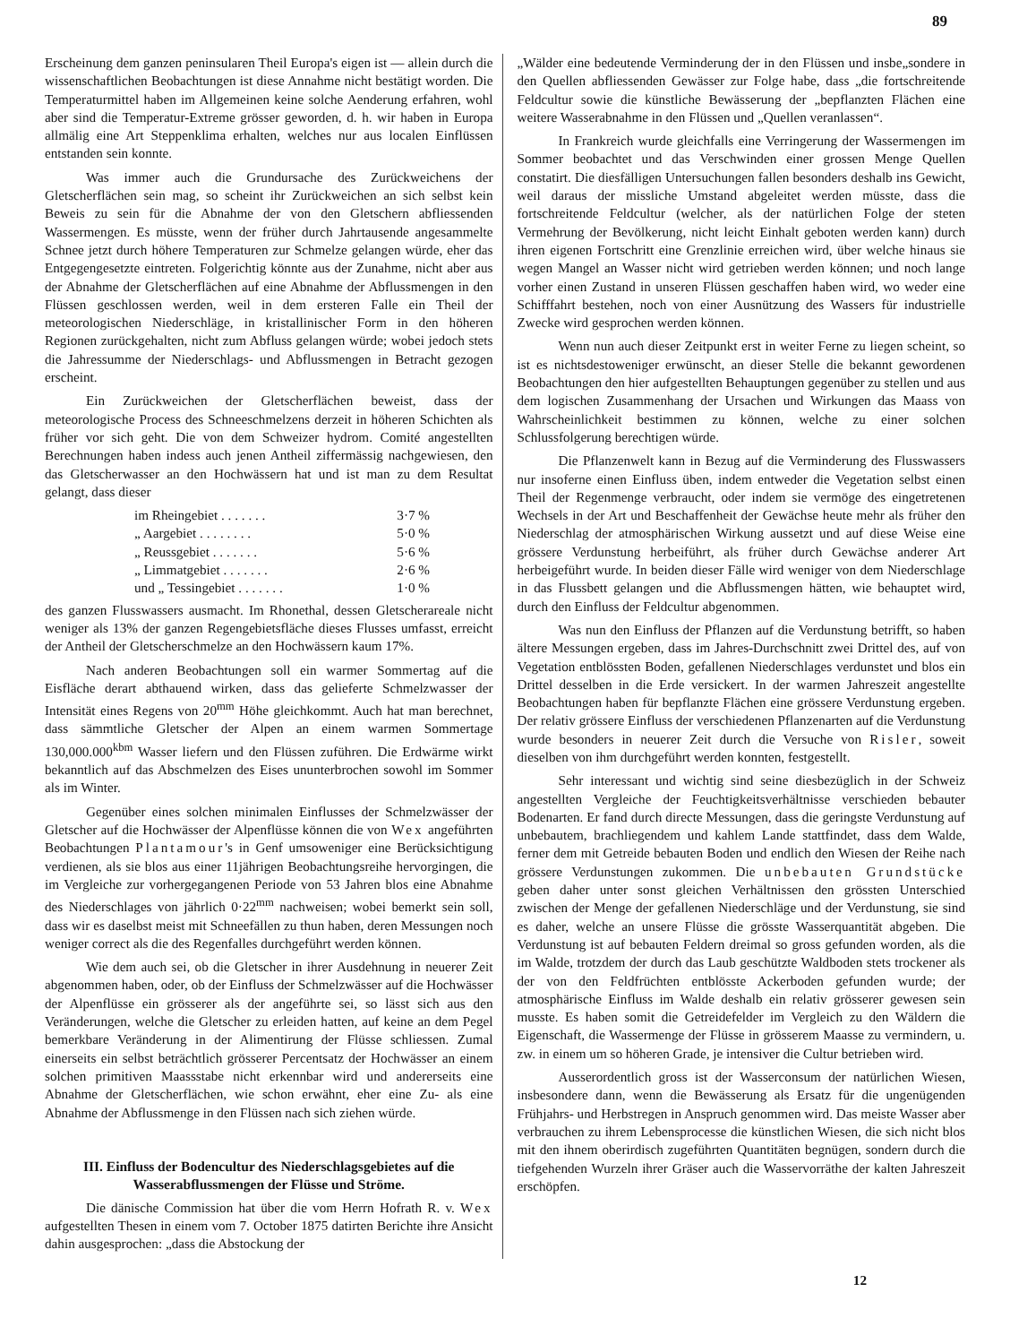89
Erscheinung dem ganzen peninsularen Theil Europa's eigen ist — allein durch die wissenschaftlichen Beobachtungen ist diese Annahme nicht bestätigt worden. Die Temperaturmittel haben im Allgemeinen keine solche Aenderung erfahren, wohl aber sind die Temperatur-Extreme grösser geworden, d. h. wir haben in Europa allmälig eine Art Steppenklima erhalten, welches nur aus localen Einflüssen entstanden sein konnte.
Was immer auch die Grundursache des Zurückweichens der Gletscherflächen sein mag, so scheint ihr Zurückweichen an sich selbst kein Beweis zu sein für die Abnahme der von den Gletschern abfliessenden Wassermengen. Es müsste, wenn der früher durch Jahrtausende angesammelte Schnee jetzt durch höhere Temperaturen zur Schmelze gelangen würde, eher das Entgegengesetzte eintreten. Folgerichtig könnte aus der Zunahme, nicht aber aus der Abnahme der Gletscherflächen auf eine Abnahme der Abflussmengen in den Flüssen geschlossen werden, weil in dem ersteren Falle ein Theil der meteorologischen Niederschläge, in kristallinischer Form in den höheren Regionen zurückgehalten, nicht zum Abfluss gelangen würde; wobei jedoch stets die Jahressumme der Niederschlags- und Abflussmengen in Betracht gezogen erscheint.
Ein Zurückweichen der Gletscherflächen beweist, dass der meteorologische Process des Schneeschmelzens derzeit in höheren Schichten als früher vor sich geht. Die von dem Schweizer hydrom. Comité angestellten Berechnungen haben indess auch jenen Antheil ziffermässig nachgewiesen, den das Gletscherwasser an den Hochwässern hat und ist man zu dem Resultat gelangt, dass dieser
im Rheingebiet . . . . . . . 3·7 %
„ Aargebiet . . . . . . . . 5·0 %
„ Reussgebiet . . . . . . . 5·6 %
„ Limmatgebiet . . . . . . . 2·6 %
und „ Tessingebiet . . . . . . . 1·0 %
des ganzen Flusswassers ausmacht. Im Rhonethal, dessen Gletscherareale nicht weniger als 13% der ganzen Regengebietsfläche dieses Flusses umfasst, erreicht der Antheil der Gletscherschmelze an den Hochwässern kaum 17%.
Nach anderen Beobachtungen soll ein warmer Sommertag auf die Eisfläche derart abthauend wirken, dass das gelieferte Schmelzwasser der Intensität eines Regens von 20<sup>mm</sup> Höhe gleichkommt. Auch hat man berechnet, dass sämmtliche Gletscher der Alpen an einem warmen Sommertage 130,000.000<sup>kbm</sup> Wasser liefern und den Flüssen zuführen. Die Erdwärme wirkt bekanntlich auf das Abschmelzen des Eises ununterbrochen sowohl im Sommer als im Winter.
Gegenüber eines solchen minimalen Einflusses der Schmelzwässer der Gletscher auf die Hochwässer der Alpenflüsse können die von Wex angeführten Beobachtungen Plantamour's in Genf umsoweniger eine Berücksichtigung verdienen, als sie blos aus einer 11jährigen Beobachtungsreihe hervorgingen, die im Vergleiche zur vorhergegangenen Periode von 53 Jahren blos eine Abnahme des Niederschlages von jährlich 0·22<sup>mm</sup> nachweisen; wobei bemerkt sein soll, dass wir es daselbst meist mit Schneefällen zu thun haben, deren Messungen noch weniger correct als die des Regenfalles durchgeführt werden können.
Wie dem auch sei, ob die Gletscher in ihrer Ausdehnung in neuerer Zeit abgenommen haben, oder, ob der Einfluss der Schmelzwässer auf die Hochwässer der Alpenflüsse ein grösserer als der angeführte sei, so lässt sich aus den Veränderungen, welche die Gletscher zu erleiden hatten, auf keine an dem Pegel bemerkbare Veränderung in der Alimentirung der Flüsse schliessen. Zumal einerseits ein selbst beträchtlich grösserer Percentsatz der Hochwässer an einem solchen primitiven Maassstabe nicht erkennbar wird und andererseits eine Abnahme der Gletscherflächen, wie schon erwähnt, eher eine Zu- als eine Abnahme der Abflussmenge in den Flüssen nach sich ziehen würde.
III. Einfluss der Bodencultur des Niederschlagsgebietes auf die Wasserabflussmengen der Flüsse und Ströme.
Die dänische Commission hat über die vom Herrn Hofrath R. v. Wex aufgestellten Thesen in einem vom 7. October 1875 datirten Berichte ihre Ansicht dahin ausgesprochen: „dass die Abstockung der
„Wälder eine bedeutende Verminderung der in den Flüssen und insbe„sondere in den Quellen abfliessenden Gewässer zur Folge habe, dass „die fortschreitende Feldcultur sowie die künstliche Bewässerung der „bepflanzten Flächen eine weitere Wasserabnahme in den Flüssen und „Quellen veranlassen“.
In Frankreich wurde gleichfalls eine Verringerung der Wassermengen im Sommer beobachtet und das Verschwinden einer grossen Menge Quellen constatirt. Die diesfälligen Untersuchungen fallen besonders deshalb ins Gewicht, weil daraus der missliche Umstand abgeleitet werden müsste, dass die fortschreitende Feldcultur (welcher, als der natürlichen Folge der steten Vermehrung der Bevölkerung, nicht leicht Einhalt geboten werden kann) durch ihren eigenen Fortschritt eine Grenzlinie erreichen wird, über welche hinaus sie wegen Mangel an Wasser nicht wird getrieben werden können; und noch lange vorher einen Zustand in unseren Flüssen geschaffen haben wird, wo weder eine Schifffahrt bestehen, noch von einer Ausnützung des Wassers für industrielle Zwecke wird gesprochen werden können.
Wenn nun auch dieser Zeitpunkt erst in weiter Ferne zu liegen scheint, so ist es nichtsdestoweniger erwünscht, an dieser Stelle die bekannt gewordenen Beobachtungen den hier aufgestellten Behauptungen gegenüber zu stellen und aus dem logischen Zusammenhang der Ursachen und Wirkungen das Maass von Wahrscheinlichkeit bestimmen zu können, welche zu einer solchen Schlussfolgerung berechtigen würde.
Die Pflanzenwelt kann in Bezug auf die Verminderung des Flusswassers nur insoferne einen Einfluss üben, indem entweder die Vegetation selbst einen Theil der Regenmenge verbraucht, oder indem sie vermöge des eingetretenen Wechsels in der Art und Beschaffenheit der Gewächse heute mehr als früher den Niederschlag der atmosphärischen Wirkung aussetzt und auf diese Weise eine grössere Verdunstung herbeiführt, als früher durch Gewächse anderer Art herbeigeführt wurde. In beiden dieser Fälle wird weniger von dem Niederschlage in das Flussbett gelangen und die Abflussmengen hätten, wie behauptet wird, durch den Einfluss der Feldcultur abgenommen.
Was nun den Einfluss der Pflanzen auf die Verdunstung betrifft, so haben ältere Messungen ergeben, dass im Jahres-Durchschnitt zwei Drittel des, auf von Vegetation entblössten Boden, gefallenen Niederschlages verdunstet und blos ein Drittel desselben in die Erde versickert. In der warmen Jahreszeit angestellte Beobachtungen haben für bepflanzte Flächen eine grössere Verdunstung ergeben. Der relativ grössere Einfluss der verschiedenen Pflanzenarten auf die Verdunstung wurde besonders in neuerer Zeit durch die Versuche von Risler, soweit dieselben von ihm durchgeführt werden konnten, festgestellt.
Sehr interessant und wichtig sind seine diesbezüglich in der Schweiz angestellten Vergleiche der Feuchtigkeitsverhältnisse verschieden bebauter Bodenarten. Er fand durch directe Messungen, dass die geringste Verdunstung auf unbebautem, brachliegendem und kahlem Lande stattfindet, dass dem Walde, ferner dem mit Getreide bebauten Boden und endlich den Wiesen der Reihe nach grössere Verdunstungen zukommen. Die unbebauten Grundstücke geben daher unter sonst gleichen Verhältnissen den grössten Unterschied zwischen der Menge der gefallenen Niederschläge und der Verdunstung, sie sind es daher, welche an unsere Flüsse die grösste Wasserquantität abgeben. Die Verdunstung ist auf bebauten Feldern dreimal so gross gefunden worden, als die im Walde, trotzdem der durch das Laub geschützte Waldboden stets trockener als der von den Feldfrüchten entblösste Ackerboden gefunden wurde; der atmosphärische Einfluss im Walde deshalb ein relativ grösserer gewesen sein musste. Es haben somit die Getreidefelder im Vergleich zu den Wäldern die Eigenschaft, die Wassermenge der Flüsse in grösserem Maasse zu vermindern, u. zw. in einem um so höheren Grade, je intensiver die Cultur betrieben wird.
Ausserordentlich gross ist der Wasserconsum der natürlichen Wiesen, insbesondere dann, wenn die Bewässerung als Ersatz für die ungenügenden Frühjahrs- und Herbstregen in Anspruch genommen wird. Das meiste Wasser aber verbrauchen zu ihrem Lebensprocesse die künstlichen Wiesen, die sich nicht blos mit den ihnem oberirdisch zugeführten Quantitäten begnügen, sondern durch die tiefgehenden Wurzeln ihrer Gräser auch die Wasservorräthe der kalten Jahreszeit erschöpfen.
12